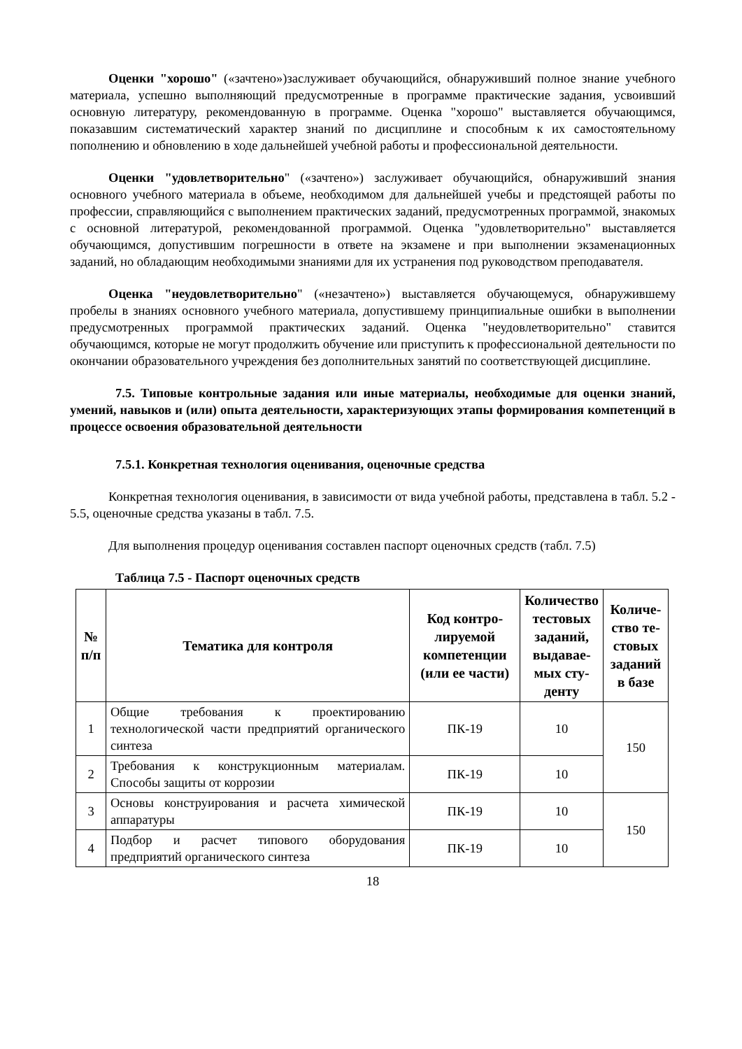Оценки "хорошо" («зачтено»)заслуживает обучающийся, обнаруживший полное знание учебного материала, успешно выполняющий предусмотренные в программе практические задания, усвоивший основную литературу, рекомендованную в программе. Оценка "хорошо" выставляется обучающимся, показавшим систематический характер знаний по дисциплине и способным к их самостоятельному пополнению и обновлению в ходе дальнейшей учебной работы и профессиональной деятельности.
Оценки "удовлетворительно" («зачтено») заслуживает обучающийся, обнаруживший знания основного учебного материала в объеме, необходимом для дальнейшей учебы и предстоящей работы по профессии, справляющийся с выполнением практических заданий, предусмотренных программой, знакомых с основной литературой, рекомендованной программой. Оценка "удовлетворительно" выставляется обучающимся, допустившим погрешности в ответе на экзамене и при выполнении экзаменационных заданий, но обладающим необходимыми знаниями для их устранения под руководством преподавателя.
Оценка "неудовлетворительно" («незачтено») выставляется обучающемуся, обнаружившему пробелы в знаниях основного учебного материала, допустившему принципиальные ошибки в выполнении предусмотренных программой практических заданий. Оценка "неудовлетворительно" ставится обучающимся, которые не могут продолжить обучение или приступить к профессиональной деятельности по окончании образовательного учреждения без дополнительных занятий по соответствующей дисциплине.
7.5. Типовые контрольные задания или иные материалы, необходимые для оценки знаний, умений, навыков и (или) опыта деятельности, характеризующих этапы формирования компетенций в процессе освоения образовательной деятельности
7.5.1. Конкретная технология оценивания, оценочные средства
Конкретная технология оценивания, в зависимости от вида учебной работы, представлена в табл. 5.2 - 5.5, оценочные средства указаны в табл. 7.5.
Для выполнения процедур оценивания составлен паспорт оценочных средств (табл. 7.5)
Таблица 7.5 - Паспорт оценочных средств
| № п/п | Тематика для контроля | Код контро- лируемой компетенции (или ее части) | Количество тестовых заданий, выдавае- мых сту- денту | Количе- ство те- стовых заданий в базе |
| --- | --- | --- | --- | --- |
| 1 | Общие требования к проектированию технологической части предприятий органического синтеза | ПК-19 | 10 | 150 |
| 2 | Требования к конструкционным материалам. Способы защиты от коррозии | ПК-19 | 10 | |
| 3 | Основы конструирования и расчета химической аппаратуры | ПК-19 | 10 | 150 |
| 4 | Подбор и расчет типового оборудования предприятий органического синтеза | ПК-19 | 10 | |
18